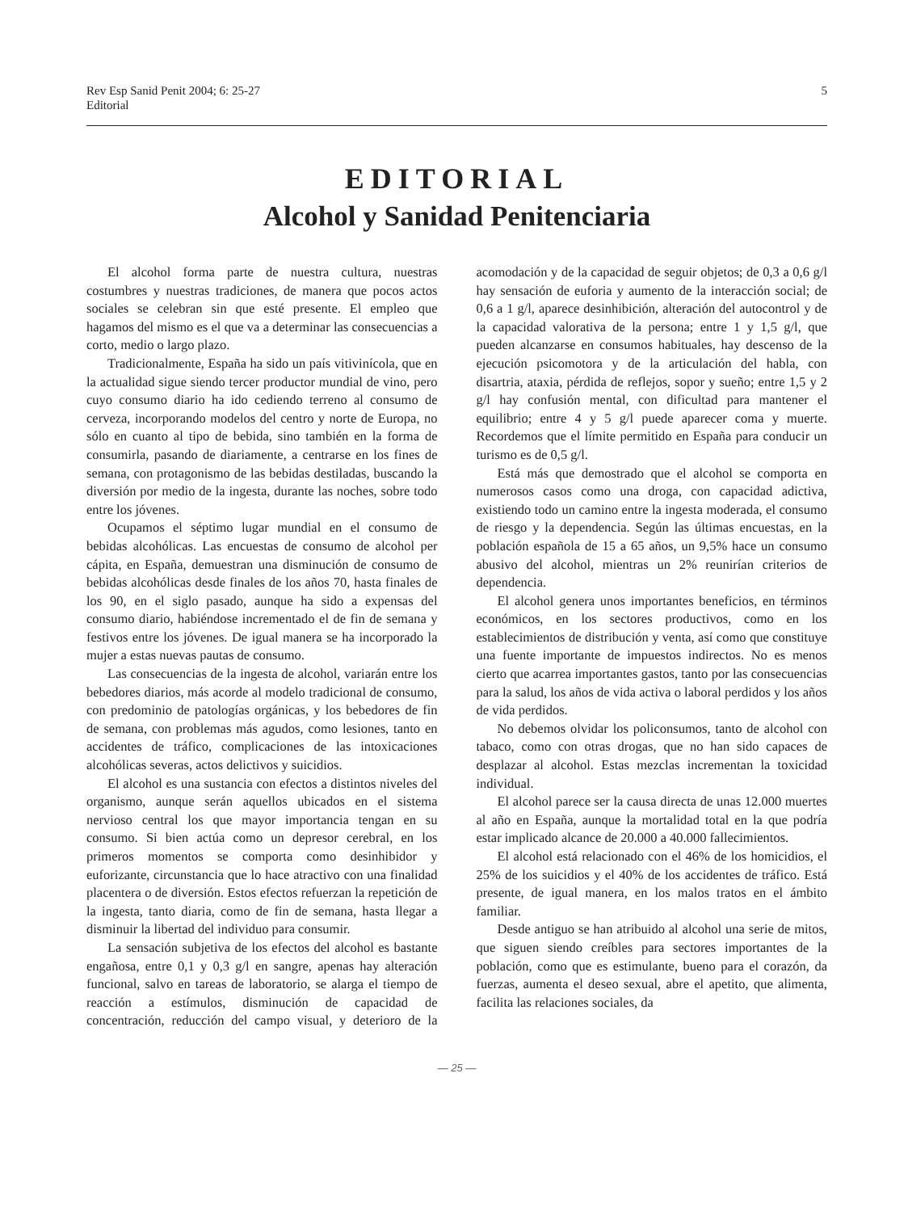Rev Esp Sanid Penit 2004; 6: 25-27
Editorial
5
EDITORIAL
Alcohol y Sanidad Penitenciaria
El alcohol forma parte de nuestra cultura, nuestras costumbres y nuestras tradiciones, de manera que pocos actos sociales se celebran sin que esté presente. El empleo que hagamos del mismo es el que va a determinar las consecuencias a corto, medio o largo plazo.
Tradicionalmente, España ha sido un país vitivinícola, que en la actualidad sigue siendo tercer productor mundial de vino, pero cuyo consumo diario ha ido cediendo terreno al consumo de cerveza, incorporando modelos del centro y norte de Europa, no sólo en cuanto al tipo de bebida, sino también en la forma de consumirla, pasando de diariamente, a centrarse en los fines de semana, con protagonismo de las bebidas destiladas, buscando la diversión por medio de la ingesta, durante las noches, sobre todo entre los jóvenes.
Ocupamos el séptimo lugar mundial en el consumo de bebidas alcohólicas. Las encuestas de consumo de alcohol per cápita, en España, demuestran una disminución de consumo de bebidas alcohólicas desde finales de los años 70, hasta finales de los 90, en el siglo pasado, aunque ha sido a expensas del consumo diario, habiéndose incrementado el de fin de semana y festivos entre los jóvenes. De igual manera se ha incorporado la mujer a estas nuevas pautas de consumo.
Las consecuencias de la ingesta de alcohol, variarán entre los bebedores diarios, más acorde al modelo tradicional de consumo, con predominio de patologías orgánicas, y los bebedores de fin de semana, con problemas más agudos, como lesiones, tanto en accidentes de tráfico, complicaciones de las intoxicaciones alcohólicas severas, actos delictivos y suicidios.
El alcohol es una sustancia con efectos a distintos niveles del organismo, aunque serán aquellos ubicados en el sistema nervioso central los que mayor importancia tengan en su consumo. Si bien actúa como un depresor cerebral, en los primeros momentos se comporta como desinhibidor y euforizante, circunstancia que lo hace atractivo con una finalidad placentera o de diversión. Estos efectos refuerzan la repetición de la ingesta, tanto diaria, como de fin de semana, hasta llegar a disminuir la libertad del individuo para consumir.
La sensación subjetiva de los efectos del alcohol es bastante engañosa, entre 0,1 y 0,3 g/l en sangre, apenas hay alteración funcional, salvo en tareas de laboratorio, se alarga el tiempo de reacción a estímulos, disminución de capacidad de concentración, reducción del campo visual, y deterioro de la acomodación y de la capacidad de seguir objetos; de 0,3 a 0,6 g/l hay sensación de euforia y aumento de la interacción social; de 0,6 a 1 g/l, aparece desinhibición, alteración del autocontrol y de la capacidad valorativa de la persona; entre 1 y 1,5 g/l, que pueden alcanzarse en consumos habituales, hay descenso de la ejecución psicomotora y de la articulación del habla, con disartria, ataxia, pérdida de reflejos, sopor y sueño; entre 1,5 y 2 g/l hay confusión mental, con dificultad para mantener el equilibrio; entre 4 y 5 g/l puede aparecer coma y muerte. Recordemos que el límite permitido en España para conducir un turismo es de 0,5 g/l.
Está más que demostrado que el alcohol se comporta en numerosos casos como una droga, con capacidad adictiva, existiendo todo un camino entre la ingesta moderada, el consumo de riesgo y la dependencia. Según las últimas encuestas, en la población española de 15 a 65 años, un 9,5% hace un consumo abusivo del alcohol, mientras un 2% reunirían criterios de dependencia.
El alcohol genera unos importantes beneficios, en términos económicos, en los sectores productivos, como en los establecimientos de distribución y venta, así como que constituye una fuente importante de impuestos indirectos. No es menos cierto que acarrea importantes gastos, tanto por las consecuencias para la salud, los años de vida activa o laboral perdidos y los años de vida perdidos.
No debemos olvidar los policonsumos, tanto de alcohol con tabaco, como con otras drogas, que no han sido capaces de desplazar al alcohol. Estas mezclas incrementan la toxicidad individual.
El alcohol parece ser la causa directa de unas 12.000 muertes al año en España, aunque la mortalidad total en la que podría estar implicado alcance de 20.000 a 40.000 fallecimientos.
El alcohol está relacionado con el 46% de los homicidios, el 25% de los suicidios y el 40% de los accidentes de tráfico. Está presente, de igual manera, en los malos tratos en el ámbito familiar.
Desde antiguo se han atribuido al alcohol una serie de mitos, que siguen siendo creíbles para sectores importantes de la población, como que es estimulante, bueno para el corazón, da fuerzas, aumenta el deseo sexual, abre el apetito, que alimenta, facilita las relaciones sociales, da
— 25 —